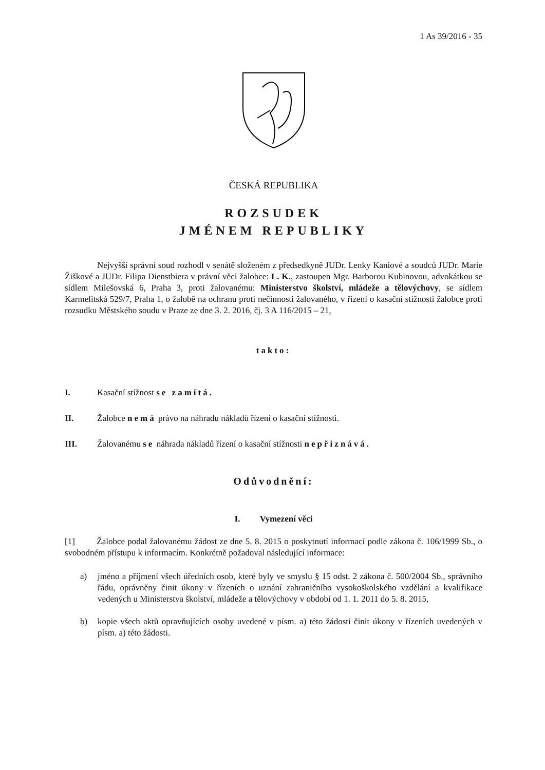1 As 39/2016 - 35
ČESKÁ REPUBLIKA
ROZSUDEK
JMÉNEM REPUBLIKY
Nejvyšší správní soud rozhodl v senátě složeném z předsedkyně JUDr. Lenky Kaniové a soudců JUDr. Marie Žiškové a JUDr. Filipa Dienstbiera v právní věci žalobce: L. K., zastoupen Mgr. Barborou Kubinovou, advokátkou se sídlem Milešovská 6, Praha 3, proti žalovanému: Ministerstvo školství, mládeže a tělovýchovy, se sídlem Karmelitská 529/7, Praha 1, o žalobě na ochranu proti nečinnosti žalovaného, v řízení o kasační stížnosti žalobce proti rozsudku Městského soudu v Praze ze dne 3. 2. 2016, čj. 3 A 116/2015 – 21,
takto:
I. Kasační stížnost se zamítá.
II. Žalobce nemá právo na náhradu nákladů řízení o kasační stížnosti.
III. Žalovanému se náhrada nákladů řízení o kasační stížnosti nepřiznává.
Odůvodnění:
I. Vymezení věci
[1] Žalobce podal žalovanému žádost ze dne 5. 8. 2015 o poskytnutí informací podle zákona č. 106/1999 Sb., o svobodném přístupu k informacím. Konkrétně požadoval následující informace:
a) jméno a příjmení všech úředních osob, které byly ve smyslu § 15 odst. 2 zákona č. 500/2004 Sb., správního řádu, oprávněny činit úkony v řízeních o uznání zahraničního vysokoškolského vzdělání a kvalifikace vedených u Ministerstva školství, mládeže a tělovýchovy v období od 1. 1. 2011 do 5. 8. 2015,
b) kopie všech aktů opravňujících osoby uvedené v písm. a) této žádosti činit úkony v řízeních uvedených v písm. a) této žádosti.